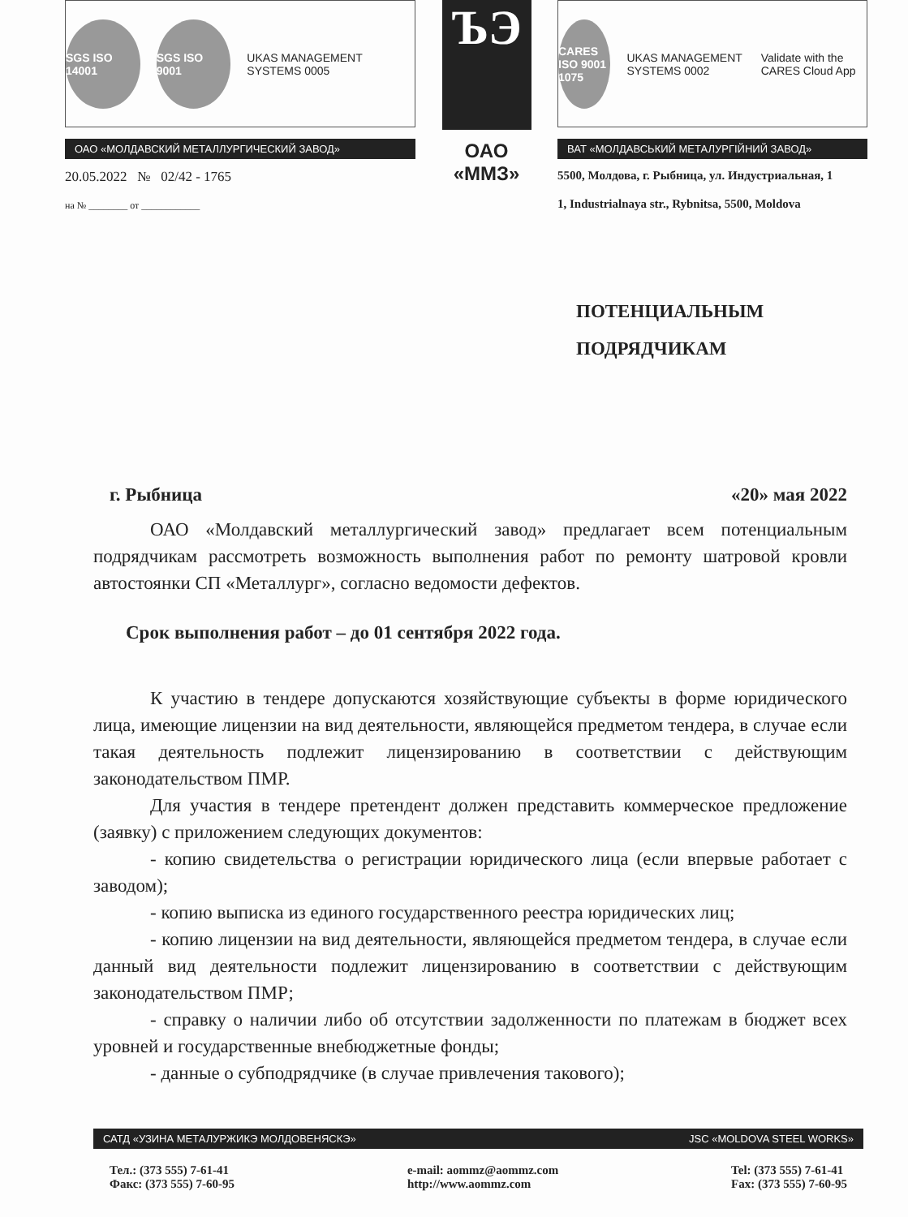SGS ISO 14001 SGS ISO 9001
UKAS MANAGEMENT SYSTEMS 0005
ОАО «МОЛДАВСКИЙ МЕТАЛЛУРГИЧЕСКИЙ ЗАВОД»
20.05.2022 № 02/42 - 1765
на № ________ от ____________
ЪЭ
ОАО
«ММЗ»
CARES ISO 9001 1075
UKAS MANAGEMENT SYSTEMS 0002
Validate with the CARES Cloud App
ВАТ «МОЛДАВСЬКИЙ МЕТАЛУРГІЙНИЙ ЗАВОД»
5500, Молдова, г. Рыбница, ул. Индустриальная, 1
1, Industrialnaya str., Rybnitsa, 5500, Moldova
ПОТЕНЦИАЛЬНЫМ
ПОДРЯДЧИКАМ
г. Рыбница «20» мая 2022
ОАО «Молдавский металлургический завод» предлагает всем потенциальным подрядчикам рассмотреть возможность выполнения работ по ремонту шатровой кровли автостоянки СП «Металлург», согласно ведомости дефектов.
Срок выполнения работ – до 01 сентября 2022 года.
К участию в тендере допускаются хозяйствующие субъекты в форме юридического лица, имеющие лицензии на вид деятельности, являющейся предметом тендера, в случае если такая деятельность подлежит лицензированию в соответствии с действующим законодательством ПМР.
Для участия в тендере претендент должен представить коммерческое предложение (заявку) с приложением следующих документов:
- копию свидетельства о регистрации юридического лица (если впервые работает с заводом);
- копию выписка из единого государственного реестра юридических лиц;
- копию лицензии на вид деятельности, являющейся предметом тендера, в случае если данный вид деятельности подлежит лицензированию в соответствии с действующим законодательством ПМР;
- справку о наличии либо об отсутствии задолженности по платежам в бюджет всех уровней и государственные внебюджетные фонды;
- данные о субподрядчике (в случае привлечения такового);
САТД «УЗИНА МЕТАЛУРЖИКЭ МОЛДОВЕНЯСКЭ» JSC «MOLDOVA STEEL WORKS»
Тел.: (373 555) 7-61-41
Факс: (373 555) 7-60-95
e-mail: aommz@aommz.com
http://www.aommz.com
Tel: (373 555) 7-61-41
Fax: (373 555) 7-60-95